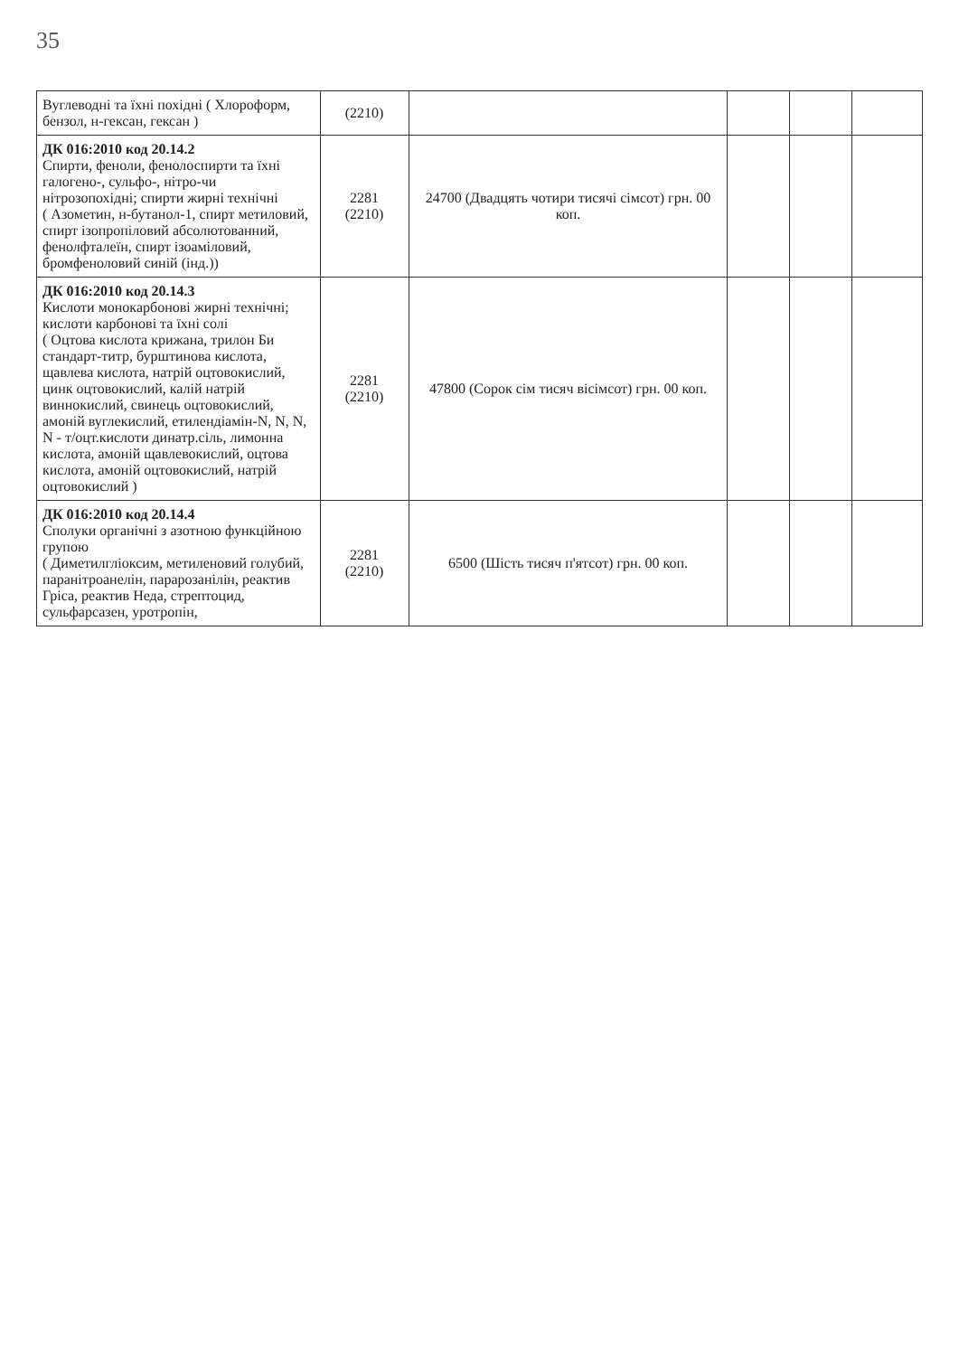35
| Вуглеводні та їхні похідні ( Хлороформ, бензол, н-гексан, гексан ) | (2210) | | | | |
| ДК 016:2010 код 20.14.2 Спирти, феноли, фенолоспирти та їхні галогено-, сульфо-, нітро-чи нітрозопохідні; спирти жирні технічні ( Азометин, н-бутанол-1, спирт метиловий, спирт ізопропіловий абсолютованний, фенолфталеїн, спирт ізоаміловий, бромфеноловий синій (інд.)) | 2281 (2210) | 24700 (Двадцять чотири тисячі сімсот) грн. 00 коп. | | | |
| ДК 016:2010 код 20.14.3 Кислоти монокарбонові жирні технічні; кислоти карбонові та їхні солі ( Оцтова кислота крижана, трилон Би стандарт-титр, бурштинова кислота, щавлева кислота, натрій оцтовокислий, цинк оцтовокислий, калій натрій виннокислий, свинець оцтовокислий, амоній вуглекислий, етилендіамін-N, N, N, N - т/оцт.кислоти динатр.сіль, лимонна кислота, амоній щавлевокислий, оцтова кислота, амоній оцтовокислий, натрій оцтовокислий ) | 2281 (2210) | 47800 (Сорок сім тисяч вісімсот) грн. 00 коп. | | | |
| ДК 016:2010 код 20.14.4 Сполуки органічні з азотною функційною групою ( Диметилгліоксим, метиленовий голубий, паранітроанелін, парарозанілін, реактив Гріса, реактив Неда, стрептоцид, сульфарсазен, уротропін, | 2281 (2210) | 6500 (Шість тисяч п'ятсот) грн. 00 коп. | | | |